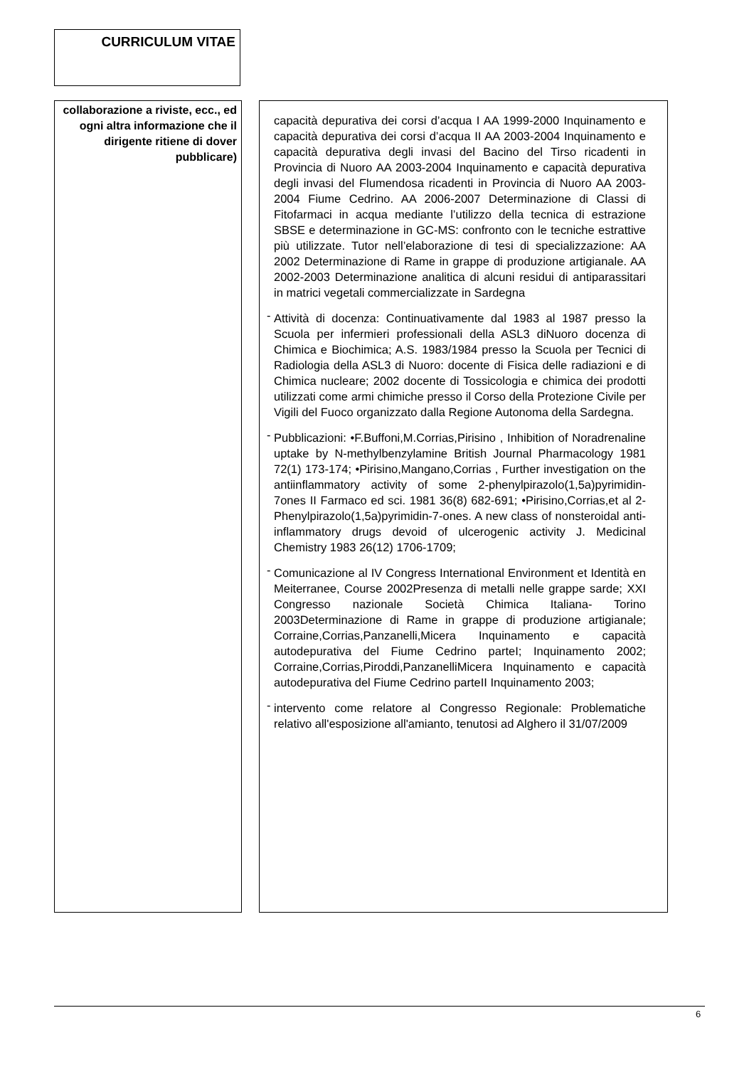CURRICULUM VITAE
collaborazione a riviste, ecc., ed ogni altra informazione che il dirigente ritiene di dover pubblicare)
capacità depurativa dei corsi d’acqua I AA 1999-2000 Inquinamento e capacità depurativa dei corsi d’acqua II AA 2003-2004 Inquinamento e capacità depurativa degli invasi del Bacino del Tirso ricadenti in Provincia di Nuoro AA 2003-2004 Inquinamento e capacità depurativa degli invasi del Flumendosa ricadenti in Provincia di Nuoro AA 2003-2004 Fiume Cedrino. AA 2006-2007 Determinazione di Classi di Fitofarmaci in acqua mediante l’utilizzo della tecnica di estrazione SBSE e determinazione in GC-MS: confronto con le tecniche estrattive più utilizzate. Tutor nell’elaborazione di tesi di specializzazione: AA 2002 Determinazione di Rame in grappe di produzione artigianale. AA 2002-2003 Determinazione analitica di alcuni residui di antiparassitari in matrici vegetali commercializzate in Sardegna
- Attività di docenza: Continuativamente dal 1983 al 1987 presso la Scuola per infermieri professionali della ASL3 diNuoro docenza di Chimica e Biochimica; A.S. 1983/1984 presso la Scuola per Tecnici di Radiologia della ASL3 di Nuoro: docente di Fisica delle radiazioni e di Chimica nucleare; 2002 docente di Tossicologia e chimica dei prodotti utilizzati come armi chimiche presso il Corso della Protezione Civile per Vigili del Fuoco organizzato dalla Regione Autonoma della Sardegna.
- Pubblicazioni: •F.Buffoni,M.Corrias,Pirisino , Inhibition of Noradrenaline uptake by N-methylbenzylamine British Journal Pharmacology 1981 72(1) 173-174; •Pirisino,Mangano,Corrias , Further investigation on the antiinflammatory activity of some 2-phenylpirazolo(1,5a)pyrimidin-7ones II Farmaco ed sci. 1981 36(8) 682-691; •Pirisino,Corrias,et al 2-Phenylpirazolo(1,5a)pyrimidin-7-ones. A new class of nonsteroidal anti-inflammatory drugs devoid of ulcerogenic activity J. Medicinal Chemistry 1983 26(12) 1706-1709;
- Comunicazione al IV Congress International Environment et Identità en Meiterranee, Course 2002Presenza di metalli nelle grappe sarde; XXI Congresso nazionale Società Chimica Italiana- Torino 2003Determinazione di Rame in grappe di produzione artigianale; Corraine,Corrias,Panzanelli,Micera Inquinamento e capacità autodepurativa del Fiume Cedrino parteI; Inquinamento 2002; Corraine,Corrias,Piroddi,PanzanelliMicera Inquinamento e capacità autodepurativa del Fiume Cedrino parteII Inquinamento 2003;
- intervento come relatore al Congresso Regionale: Problematiche relativo all'esposizione all'amianto, tenutosi ad Alghero il 31/07/2009
6